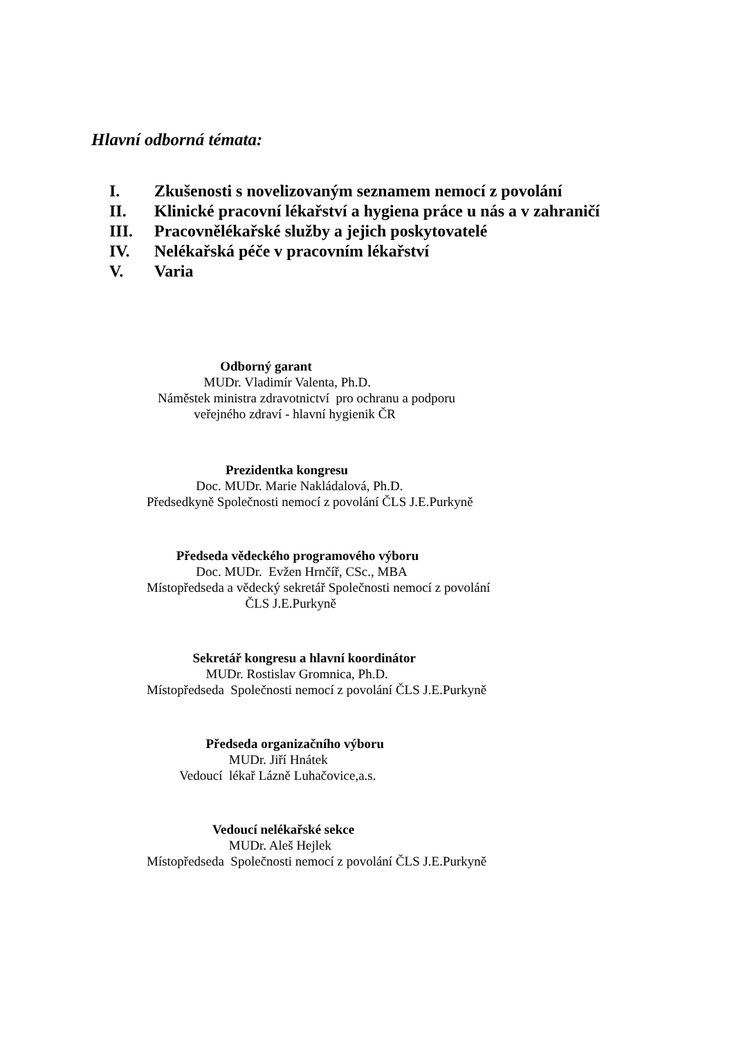Hlavní odborná témata:
I. Zkušenosti s novelizovaným seznamem nemocí z povolání
II. Klinické pracovní lékařství a hygiena práce u nás a v zahraničí
III. Pracovnělékařské služby a jejich poskytovatelé
IV. Nelékařská péče v pracovním lékařství
V. Varia
Odborný garant MUDr. Vladimír Valenta, Ph.D. Náměstek ministra zdravotnictví pro ochranu a podporu veřejného zdraví - hlavní hygienik ČR
Prezidentka kongresu Doc. MUDr. Marie Nakládalová, Ph.D. Předsedkyně Společnosti nemocí z povolání ČLS J.E.Purkyně
Předseda vědeckého programového výboru Doc. MUDr. Evžen Hrnčíř, CSc., MBA Místopředseda a vědecký sekretář Společnosti nemocí z povolání ČLS J.E.Purkyně
Sekretář kongresu a hlavní koordinátor MUDr. Rostislav Gromnica, Ph.D. Místopředseda Společnosti nemocí z povolání ČLS J.E.Purkyně
Předseda organizačního výboru MUDr. Jiří Hnátek Vedoucí lékař Lázně Luhačovice,a.s.
Vedoucí nelékařské sekce MUDr. Aleš Hejlek Místopředseda Společnosti nemocí z povolání ČLS J.E.Purkyně